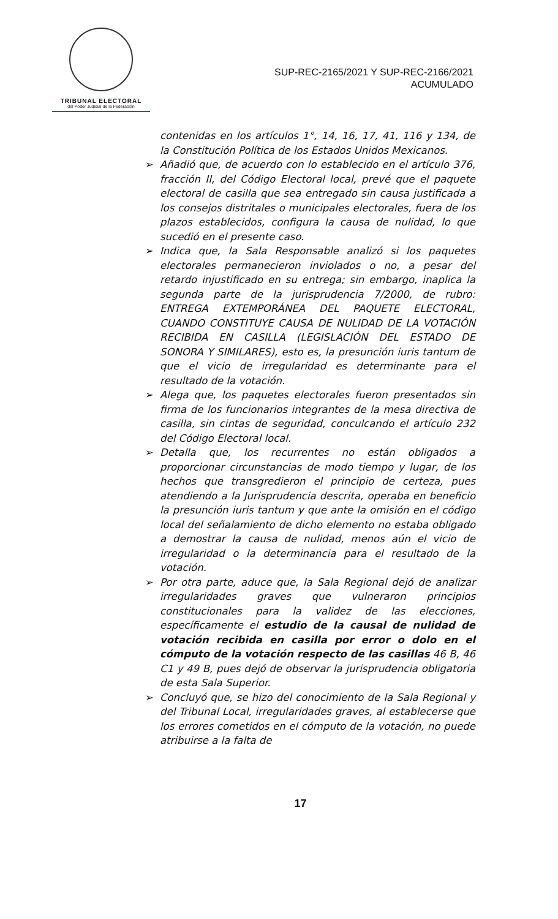TRIBUNAL ELECTORAL
del Poder Judicial de la Federación
SUP-REC-2165/2021 Y SUP-REC-2166/2021
ACUMULADO
contenidas en los artículos 1°, 14, 16, 17, 41, 116 y 134, de la Constitución Política de los Estados Unidos Mexicanos.
➢ Añadió que, de acuerdo con lo establecido en el artículo 376, fracción II, del Código Electoral local, prevé que el paquete electoral de casilla que sea entregado sin causa justificada a los consejos distritales o municipales electorales, fuera de los plazos establecidos, configura la causa de nulidad, lo que sucedió en el presente caso.
➢ Indica que, la Sala Responsable analizó si los paquetes electorales permanecieron inviolados o no, a pesar del retardo injustificado en su entrega; sin embargo, inaplica la segunda parte de la jurisprudencia 7/2000, de rubro: ENTREGA EXTEMPORÁNEA DEL PAQUETE ELECTORAL, CUANDO CONSTITUYE CAUSA DE NULIDAD DE LA VOTACIÓN RECIBIDA EN CASILLA (LEGISLACIÓN DEL ESTADO DE SONORA Y SIMILARES), esto es, la presunción iuris tantum de que el vicio de irregularidad es determinante para el resultado de la votación.
➢ Alega que, los paquetes electorales fueron presentados sin firma de los funcionarios integrantes de la mesa directiva de casilla, sin cintas de seguridad, conculcando el artículo 232 del Código Electoral local.
➢ Detalla que, los recurrentes no están obligados a proporcionar circunstancias de modo tiempo y lugar, de los hechos que transgredieron el principio de certeza, pues atendiendo a la Jurisprudencia descrita, operaba en beneficio la presunción iuris tantum y que ante la omisión en el código local del señalamiento de dicho elemento no estaba obligado a demostrar la causa de nulidad, menos aún el vicio de irregularidad o la determinancia para el resultado de la votación.
➢ Por otra parte, aduce que, la Sala Regional dejó de analizar irregularidades graves que vulneraron principios constitucionales para la validez de las elecciones, específicamente el estudio de la causal de nulidad de votación recibida en casilla por error o dolo en el cómputo de la votación respecto de las casillas 46 B, 46 C1 y 49 B, pues dejó de observar la jurisprudencia obligatoria de esta Sala Superior.
➢ Concluyó que, se hizo del conocimiento de la Sala Regional y del Tribunal Local, irregularidades graves, al establecerse que los errores cometidos en el cómputo de la votación, no puede atribuirse a la falta de
17